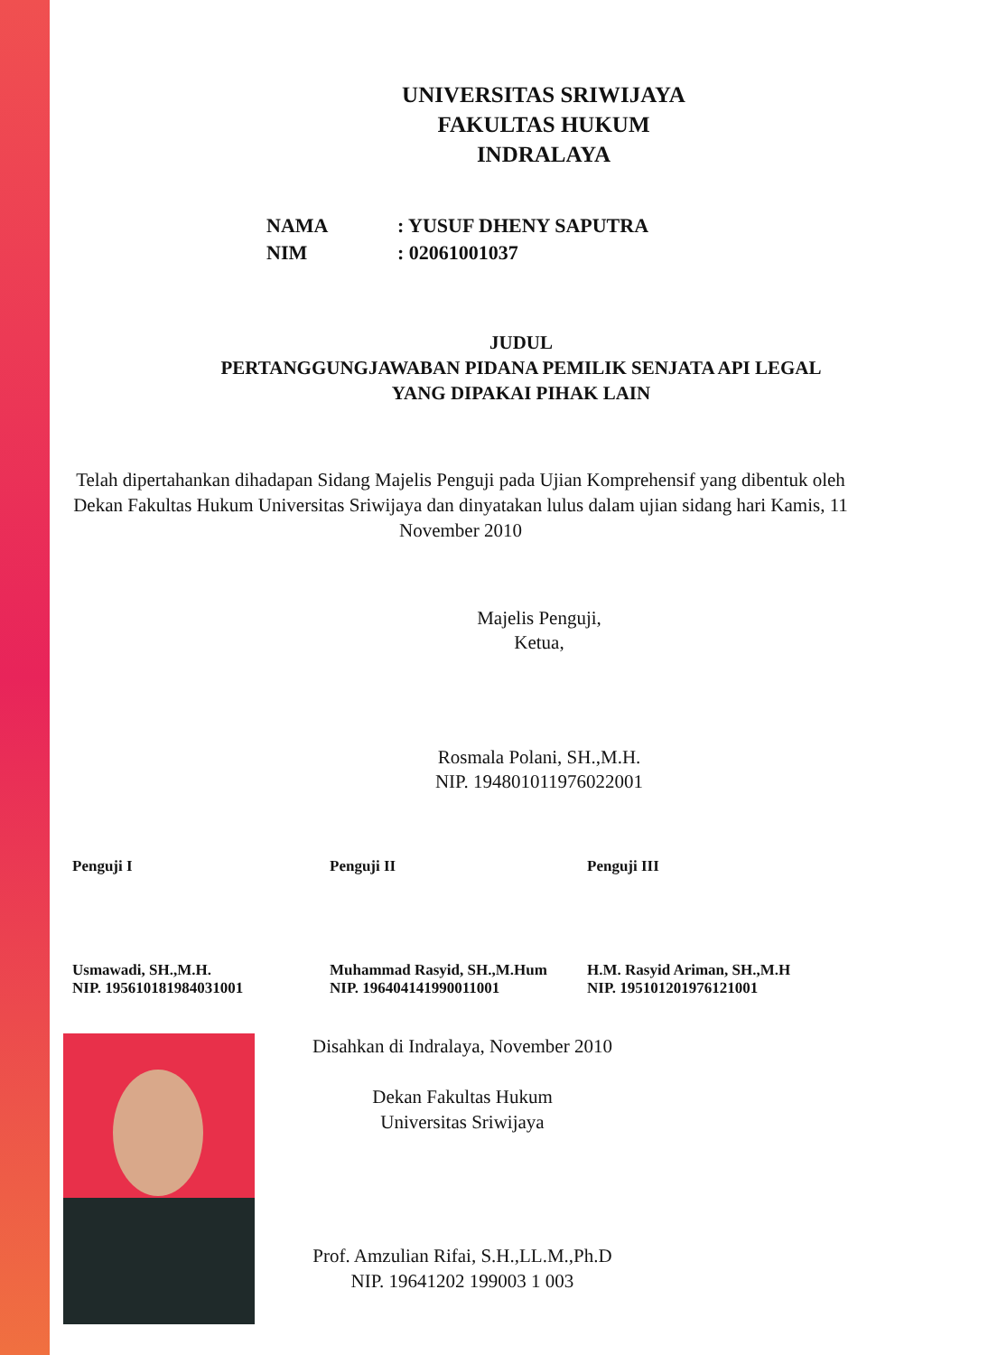UNIVERSITAS SRIWIJAYA
FAKULTAS HUKUM
INDRALAYA
NAMA: YUSUF DHENY SAPUTRA
NIM: 02061001037
JUDUL
PERTANGGUNGJAWABAN PIDANA PEMILIK SENJATA API LEGAL
YANG DIPAKAI PIHAK LAIN
Telah dipertahankan dihadapan Sidang Majelis Penguji pada Ujian Komprehensif yang dibentuk oleh Dekan Fakultas Hukum Universitas Sriwijaya dan dinyatakan lulus dalam ujian sidang hari Kamis, 11 November 2010
Majelis Penguji,
Ketua,
Rosmala Polani, SH.,M.H.
NIP. 194801011976022001
Penguji I
Usmawadi, SH.,M.H.
NIP. 195610181984031001
Penguji II
Muhammad Rasyid, SH.,M.Hum
NIP. 196404141990011001
Penguji III
H.M. Rasyid Ariman, SH.,M.H
NIP. 195101201976121001
Disahkan di Indralaya, November 2010
Dekan Fakultas Hukum
Universitas Sriwijaya
Prof. Amzulian Rifai, S.H.,LL.M.,Ph.D
NIP. 19641202 199003 1 003